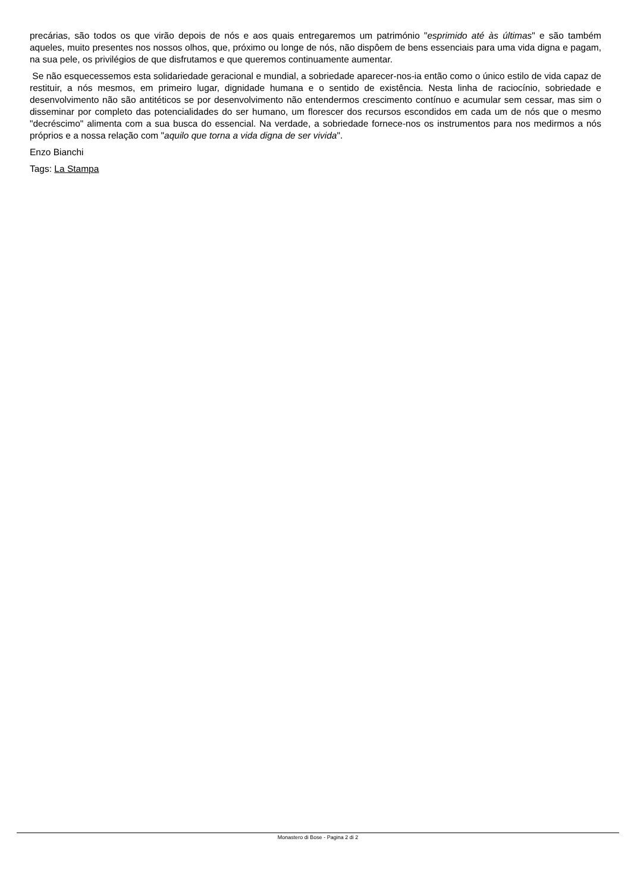precárias, são todos os que virão depois de nós e aos quais entregaremos um património "esprimido até às últimas" e são também aqueles, muito presentes nos nossos olhos, que, próximo ou longe de nós, não dispôem de bens essenciais para uma vida digna e pagam, na sua pele, os privilégios de que disfrutamos e que queremos continuamente aumentar.
Se não esquecessemos esta solidariedade geracional e mundial, a sobriedade aparecer-nos-ia então como o único estilo de vida capaz de restituir, a nós mesmos, em primeiro lugar, dignidade humana e o sentido de existência. Nesta linha de raciocínio, sobriedade e desenvolvimento não são antitéticos se por desenvolvimento não entendermos crescimento contínuo e acumular sem cessar, mas sim o disseminar por completo das potencialidades do ser humano, um florescer dos recursos escondidos em cada um de nós que o mesmo "decréscimo" alimenta com a sua busca do essencial. Na verdade, a sobriedade fornece-nos os instrumentos para nos medirmos a nós próprios e a nossa relação com "aquilo que torna a vida digna de ser vivida".
Enzo Bianchi
Tags: La Stampa
Monastero di Bose - Pagina 2 di 2